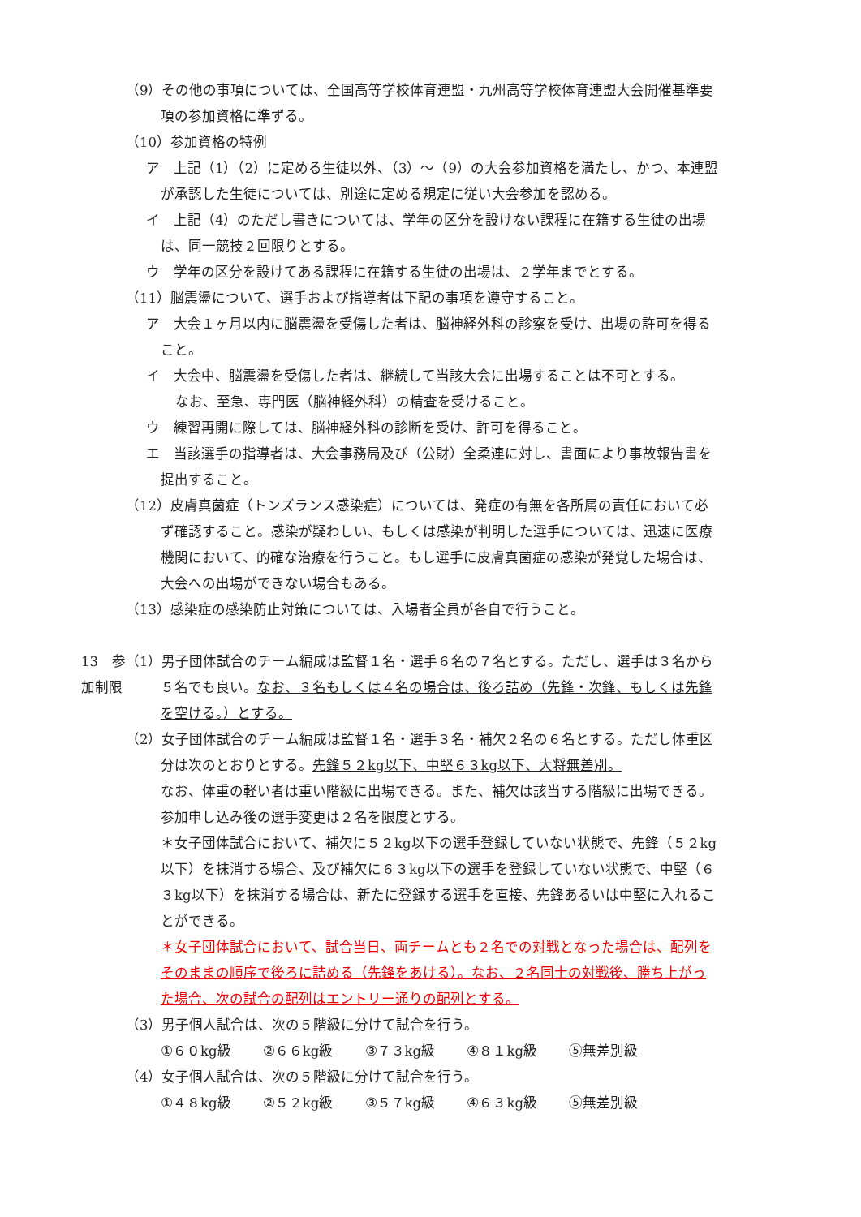（9）その他の事項については、全国高等学校体育連盟・九州高等学校体育連盟大会開催基準要項の参加資格に準ずる。
（10）参加資格の特例
ア　上記（1）（2）に定める生徒以外、（3）～（9）の大会参加資格を満たし、かつ、本連盟が承認した生徒については、別途に定める規定に従い大会参加を認める。
イ　上記（4）のただし書きについては、学年の区分を設けない課程に在籍する生徒の出場は、同一競技２回限りとする。
ウ　学年の区分を設けてある課程に在籍する生徒の出場は、２学年までとする。
（11）脳震盪について、選手および指導者は下記の事項を遵守すること。
ア　大会１ヶ月以内に脳震盪を受傷した者は、脳神経外科の診察を受け、出場の許可を得ること。
イ　大会中、脳震盪を受傷した者は、継続して当該大会に出場することは不可とする。
なお、至急、専門医（脳神経外科）の精査を受けること。
ウ　練習再開に際しては、脳神経外科の診断を受け、許可を得ること。
エ　当該選手の指導者は、大会事務局及び（公財）全柔連に対し、書面により事故報告書を提出すること。
（12）皮膚真菌症（トンズランス感染症）については、発症の有無を各所属の責任において必ず確認すること。感染が疑わしい、もしくは感染が判明した選手については、迅速に医療機関において、的確な治療を行うこと。もし選手に皮膚真菌症の感染が発覚した場合は、大会への出場ができない場合もある。
（13）感染症の感染防止対策については、入場者全員が各自で行うこと。
13　参加制限 （1）男子団体試合のチーム編成は監督１名・選手６名の７名とする。ただし、選手は３名から５名でも良い。なお、３名もしくは４名の場合は、後ろ詰め（先鋒・次鋒、もしくは先鋒を空ける。）とする。
（2）女子団体試合のチーム編成は監督１名・選手３名・補欠２名の６名とする。ただし体重区分は次のとおりとする。先鋒５２kg以下、中堅６３kg以下、大将無差別。
なお、体重の軽い者は重い階級に出場できる。また、補欠は該当する階級に出場できる。参加申し込み後の選手変更は２名を限度とする。
＊女子団体試合において、補欠に５２kg以下の選手登録していない状態で、先鋒（５２kg以下）を抹消する場合、及び補欠に６３kg以下の選手を登録していない状態で、中堅（６３kg以下）を抹消する場合は、新たに登録する選手を直接、先鋒あるいは中堅に入れることができる。
＊女子団体試合において、試合当日、両チームとも２名での対戦となった場合は、配列をそのままの順序で後ろに詰める（先鋒をあける）。なお、２名同士の対戦後、勝ち上がった場合、次の試合の配列はエントリー通りの配列とする。
（3）男子個人試合は、次の５階級に分けて試合を行う。
①６０kg級 ②６６kg級 ③７３kg級 ④８１kg級 ⑤無差別級
（4）女子個人試合は、次の５階級に分けて試合を行う。
①４８kg級 ②５２kg級 ③５７kg級 ④６３kg級 ⑤無差別級